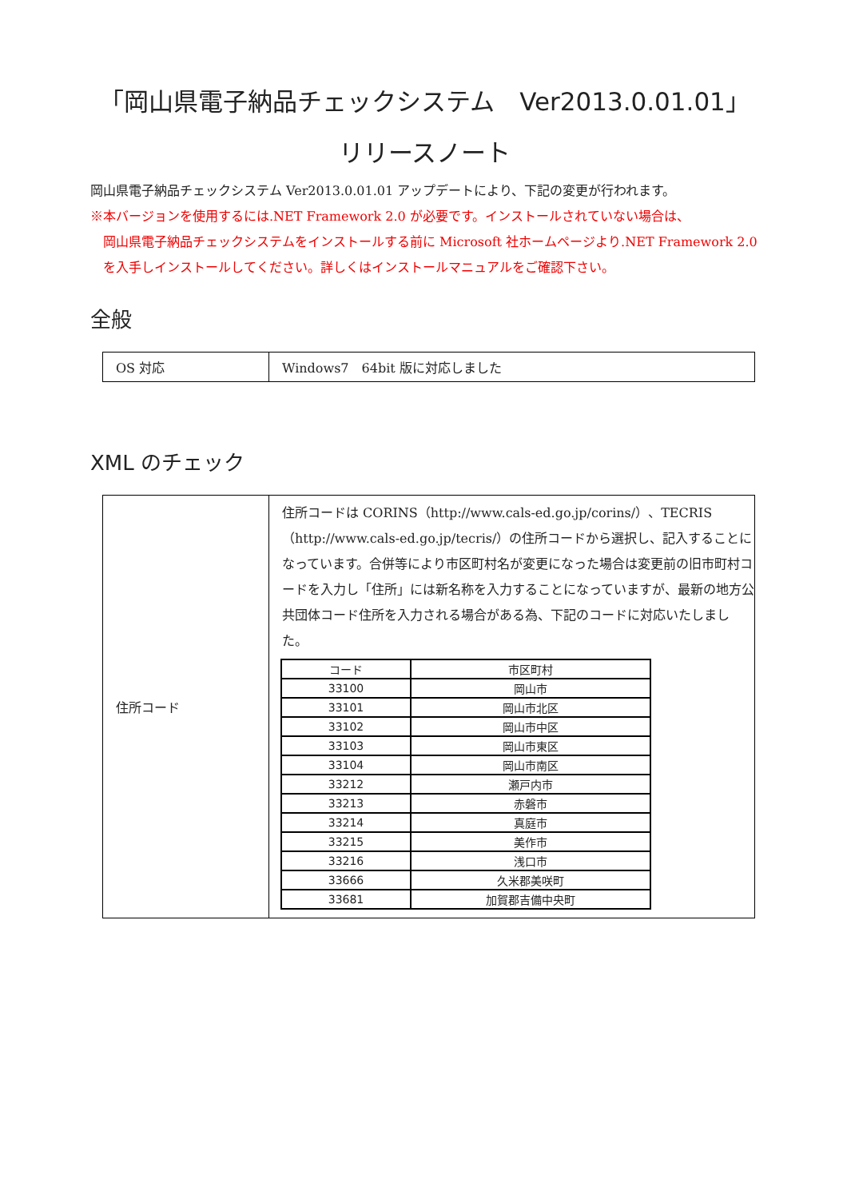「岡山県電子納品チェックシステム　Ver2013.0.01.01」
リリースノート
岡山県電子納品チェックシステム Ver2013.0.01.01 アップデートにより、下記の変更が行われます。
※本バージョンを使用するには.NET Framework 2.0 が必要です。インストールされていない場合は、
岡山県電子納品チェックシステムをインストールする前に Microsoft 社ホームページより.NET Framework 2.0 を入手しインストールしてください。詳しくはインストールマニュアルをご確認下さい。
全般
| OS 対応 | Windows7 64bit 版に対応しました |
XML のチェック
| 住所コード | 住所コードは CORINS（http://www.cals-ed.go.jp/corins/）、TECRIS（http://www.cals-ed.go.jp/tecris/）の住所コードから選択し、記入することになっています。合併等により市区町村名が変更になった場合は変更前の旧市町村コードを入力し「住所」には新名称を入力することになっていますが、最新の地方公共団体コード住所を入力される場合がある為、下記のコードに対応いたしました。 / コード / 市区町村 / / --- / --- / / 33100 / 岡山市 / / 33101 / 岡山市北区 / / 33102 / 岡山市中区 / / 33103 / 岡山市東区 / / 33104 / 岡山市南区 / / 33212 / 瀬戸内市 / / 33213 / 赤磐市 / / 33214 / 真庭市 / / 33215 / 美作市 / / 33216 / 浅口市 / / 33666 / 久米郡美咲町 / / 33681 / 加賀郡吉備中央町 / |